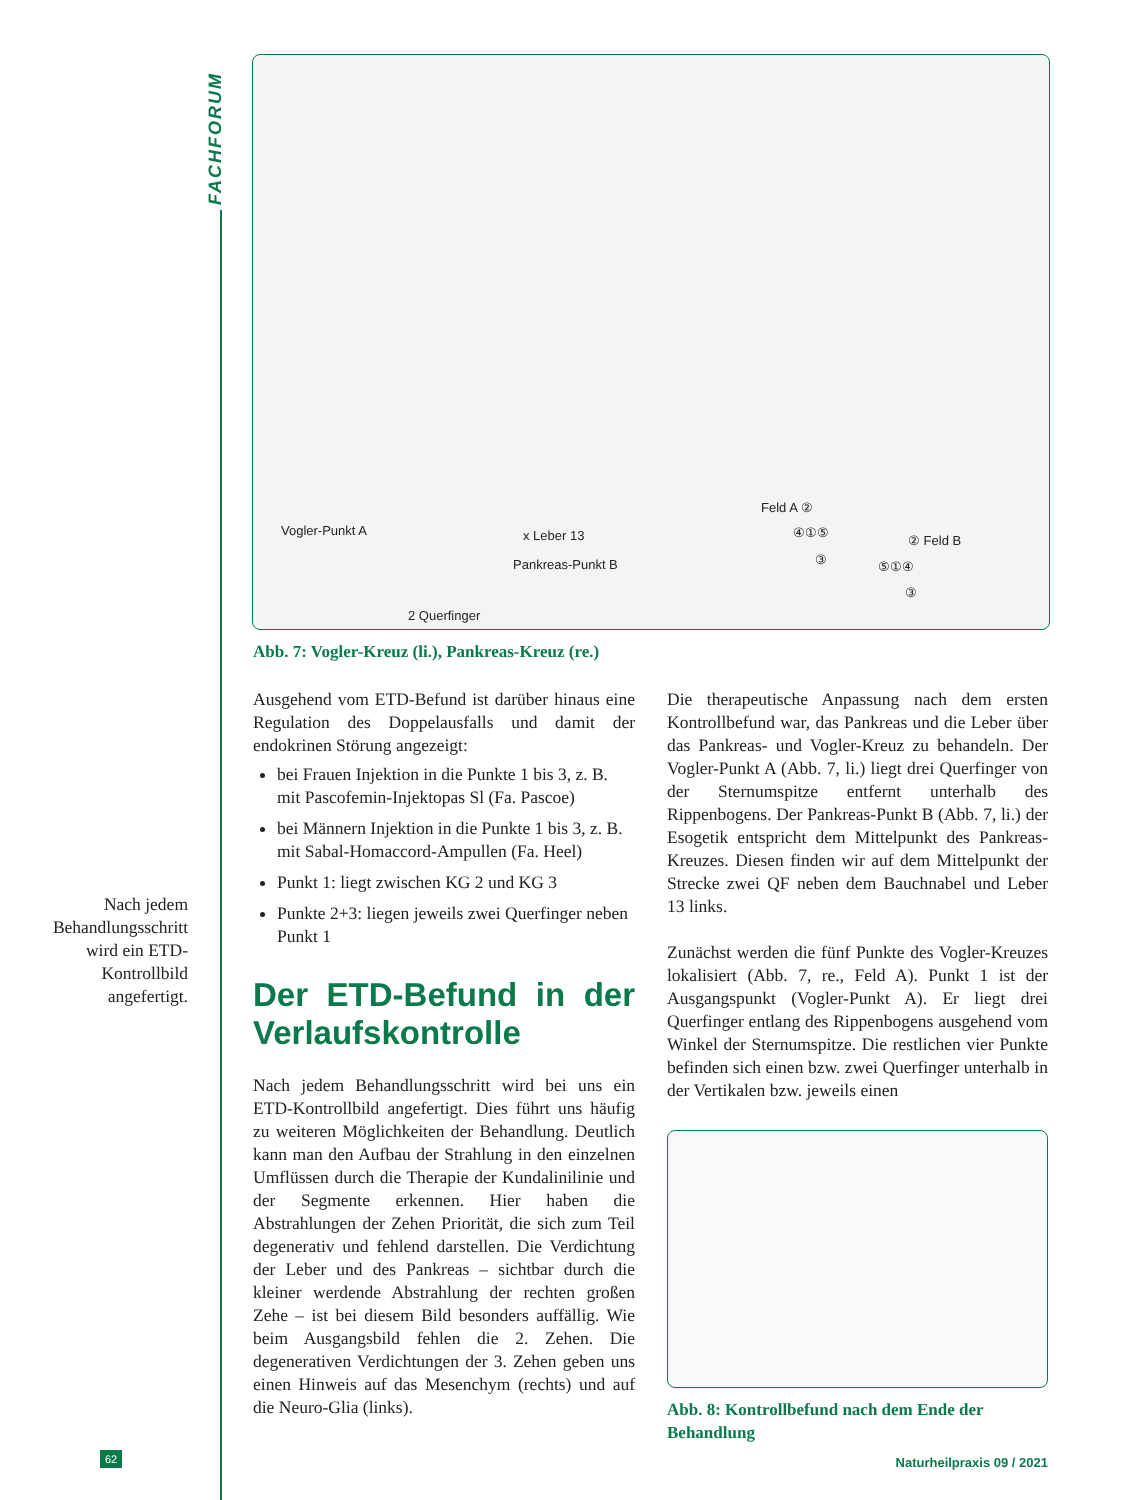FACHFORUM
Vogler-Punkt A x Leber 13
Pankreas-Punkt B
2 Querfinger
Feld A ②
④①⑤
③
② Feld B
⑤①④
③
Abb. 7: Vogler-Kreuz (li.), Pankreas-Kreuz (re.)
Nach jedem Behandlungs­schritt wird ein ETD-Kontrollbild angefertigt.
Ausgehend vom ETD-Befund ist darüber hinaus eine Regulation des Doppelausfalls und damit der endokrinen Störung angezeigt:
bei Frauen Injektion in die Punkte 1 bis 3, z. B. mit Pascofemin-Injektopas Sl (Fa. Pascoe)
bei Männern Injektion in die Punkte 1 bis 3, z. B. mit Sabal-Homaccord-Ampullen (Fa. Heel)
Punkt 1: liegt zwischen KG 2 und KG 3
Punkte 2+3: liegen jeweils zwei Querfinger neben Punkt 1
Der ETD-Befund in der Verlaufskontrolle
Nach jedem Behandlungsschritt wird bei uns ein ETD-Kontrollbild angefertigt. Dies führt uns häufig zu weiteren Möglichkeiten der Behandlung. Deutlich kann man den Aufbau der Strahlung in den einzelnen Umflüssen durch die Therapie der Kundalinilinie und der Segmente erkennen. Hier haben die Abstrahlungen der Zehen Priorität, die sich zum Teil degenerativ und fehlend darstellen. Die Verdichtung der Leber und des Pankreas – sichtbar durch die kleiner werdende Abstrahlung der rechten großen Zehe – ist bei diesem Bild besonders auffällig. Wie beim Ausgangsbild fehlen die 2. Zehen. Die degenerativen Verdichtungen der 3. Zehen geben uns einen Hinweis auf das Mesenchym (rechts) und auf die Neuro-Glia (links).
Die therapeutische Anpassung nach dem ersten Kontrollbefund war, das Pankreas und die Leber über das Pankreas- und Vogler-Kreuz zu behandeln. Der Vogler-Punkt A (Abb. 7, li.) liegt drei Querfinger von der Sternumspitze entfernt unterhalb des Rippenbogens. Der Pankreas-Punkt B (Abb. 7, li.) der Esogetik entspricht dem Mittelpunkt des Pankreas-Kreuzes. Diesen finden wir auf dem Mittelpunkt der Strecke zwei QF neben dem Bauchnabel und Leber 13 links.
Zunächst werden die fünf Punkte des Vogler-Kreuzes lokalisiert (Abb. 7, re., Feld A). Punkt 1 ist der Ausgangspunkt (Vogler-Punkt A). Er liegt drei Querfinger entlang des Rippenbogens ausgehend vom Winkel der Sternumspitze. Die restlichen vier Punkte befinden sich einen bzw. zwei Querfinger unterhalb in der Vertikalen bzw. jeweils einen
Abb. 8: Kontrollbefund nach dem Ende der Behandlung
62 Naturheilpraxis 09 / 2021